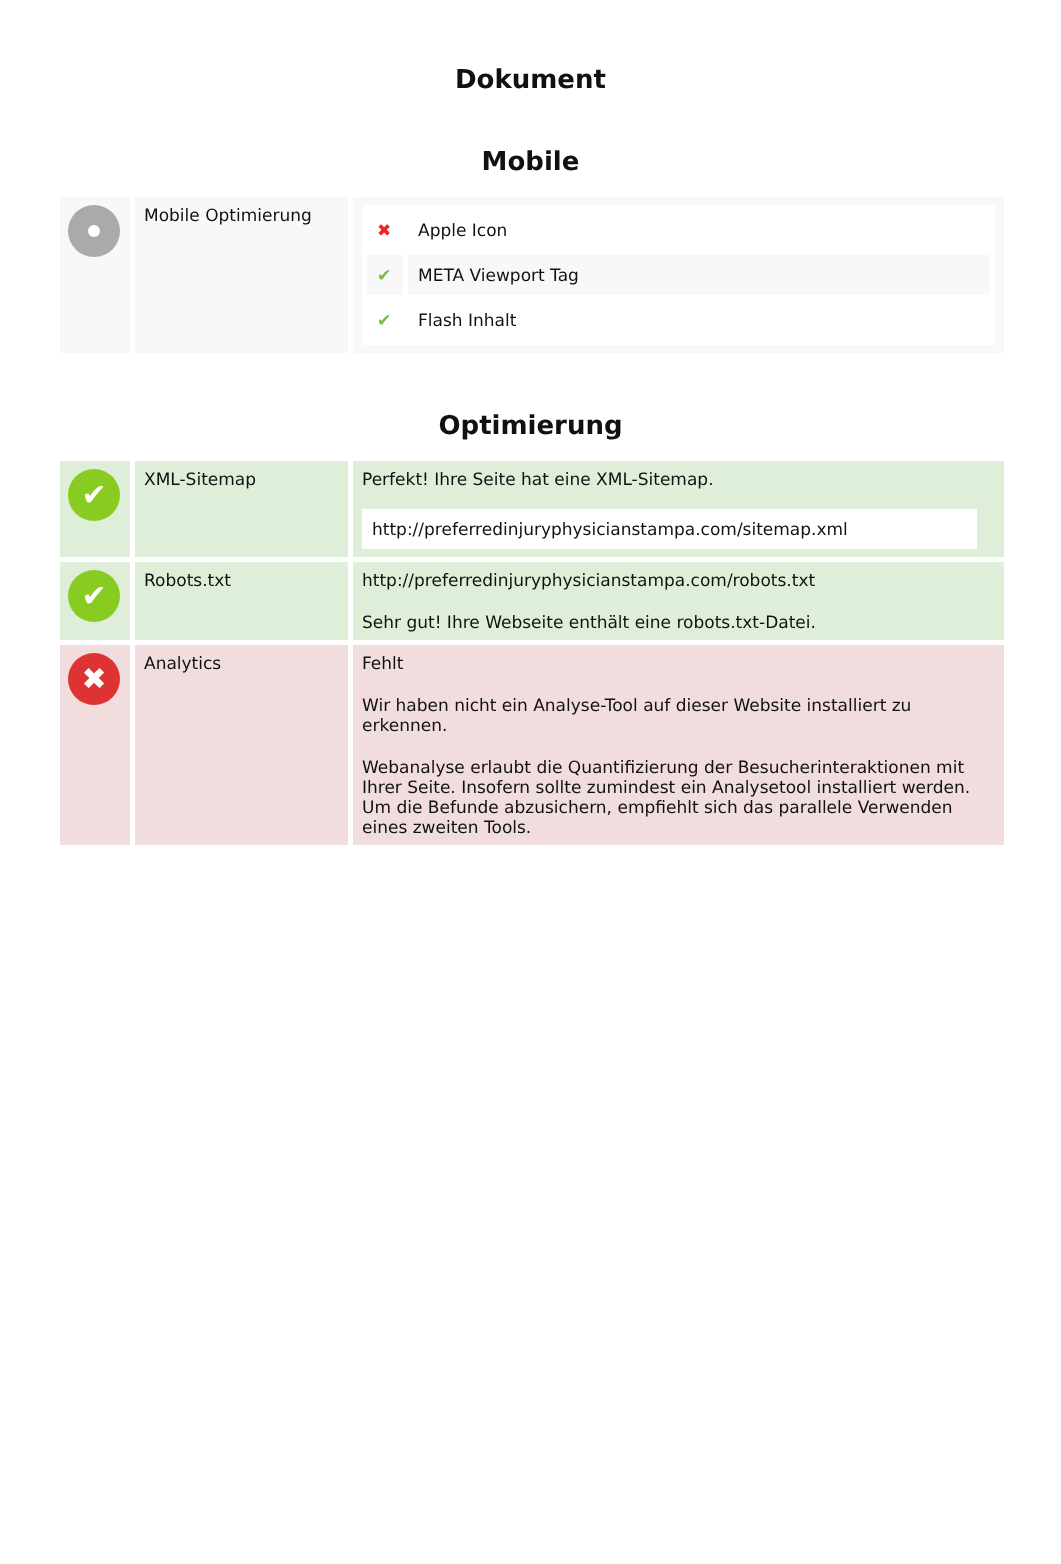Dokument
Mobile
| | Mobile Optimierung | / ✖ / Apple Icon / / ✔ / META Viewport Tag / / ✔ / Flash Inhalt / |
Optimierung
| ✔ | XML-Sitemap | Perfekt! Ihre Seite hat eine XML-Sitemap. http://preferredinjuryphysicianstampa.com/sitemap.xml |
| ✔ | Robots.txt | http://preferredinjuryphysicianstampa.com/robots.txt Sehr gut! Ihre Webseite enthält eine robots.txt-Datei. |
| ✖ | Analytics | Fehlt Wir haben nicht ein Analyse-Tool auf dieser Website installiert zu erkennen. Webanalyse erlaubt die Quantifizierung der Besucherinteraktionen mit Ihrer Seite. Insofern sollte zumindest ein Analysetool installiert werden. Um die Befunde abzusichern, empfiehlt sich das parallele Verwenden eines zweiten Tools. |